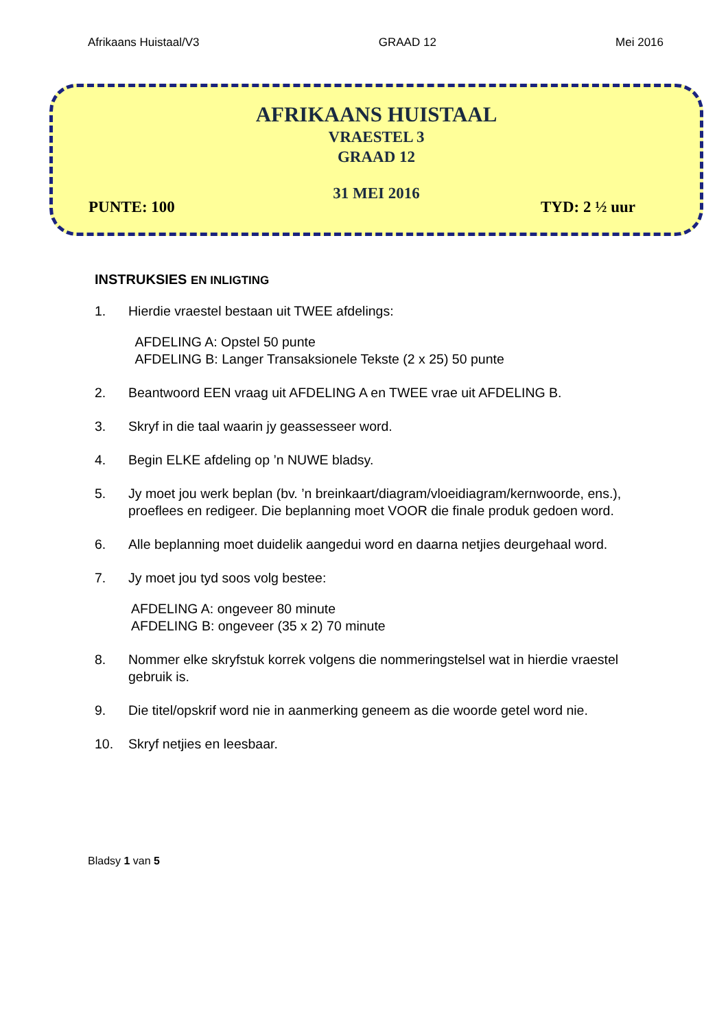Afrikaans Huistaal/V3 GRAAD 12 Mei 2016
AFRIKAANS HUISTAAL
VRAESTEL 3
GRAAD 12
31 MEI 2016
PUNTE: 100 TYD: 2 ½ uur
INSTRUKSIES EN INLIGTING
1. Hierdie vraestel bestaan uit TWEE afdelings:
AFDELING A: Opstel 50 punte
AFDELING B: Langer Transaksionele Tekste (2 x 25) 50 punte
2. Beantwoord EEN vraag uit AFDELING A en TWEE vrae uit AFDELING B.
3. Skryf in die taal waarin jy geassesseer word.
4. Begin ELKE afdeling op ’n NUWE bladsy.
5. Jy moet jou werk beplan (bv. ’n breinkaart/diagram/vloeidiagram/kernwoorde, ens.), proeflees en redigeer. Die beplanning moet VOOR die finale produk gedoen word.
6. Alle beplanning moet duidelik aangedui word en daarna netjies deurgehaal word.
7. Jy moet jou tyd soos volg bestee:
AFDELING A: ongeveer 80 minute
AFDELING B: ongeveer (35 x 2) 70 minute
8. Nommer elke skryfstuk korrek volgens die nommeringstelsel wat in hierdie vraestel gebruik is.
9. Die titel/opskrif word nie in aanmerking geneem as die woorde getel word nie.
10. Skryf netjies en leesbaar.
Bladsy 1 van 5